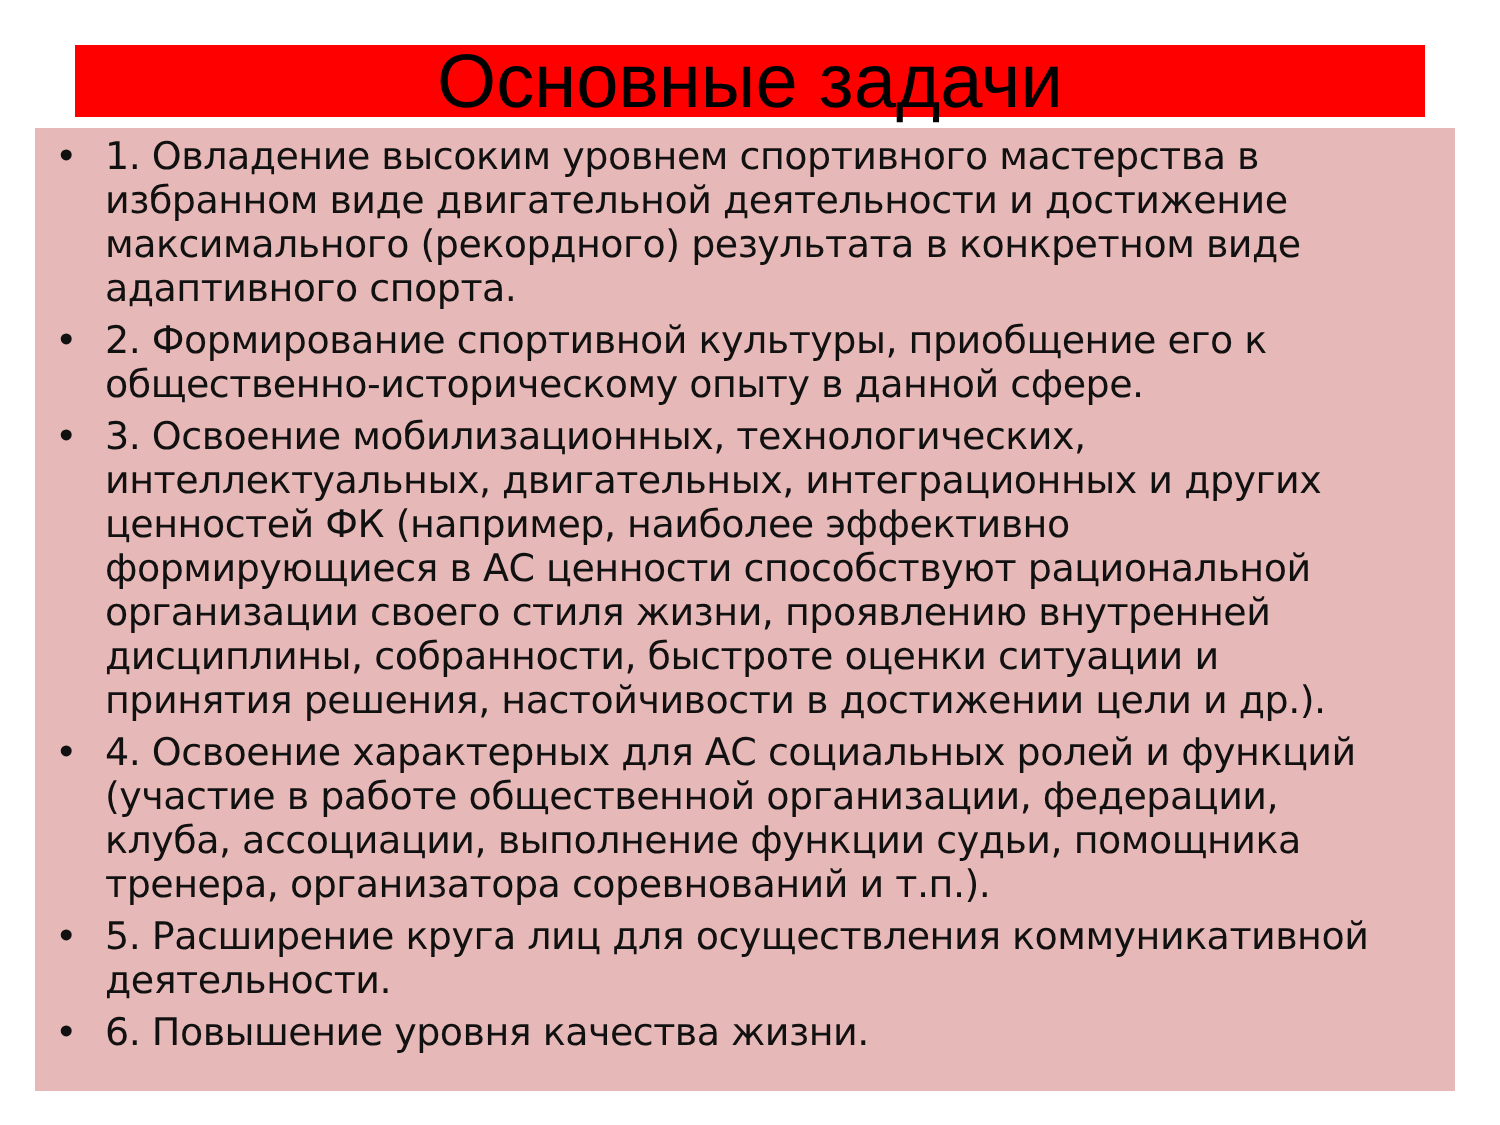Основные задачи
• 1. Овладение высоким уровнем спортивного мастерства в избранном виде двигательной деятельности и достижение максимального (рекордного) результата в конкретном виде адаптивного спорта.
• 2. Формирование спортивной культуры, приобщение его к общественно-историческому опыту в данной сфере.
• 3. Освоение мобилизационных, технологических, интеллектуальных, двигательных, интеграционных и других ценностей ФК (например, наиболее эффективно формирующиеся в АС ценности способствуют рациональной организации своего стиля жизни, проявлению внутренней дисциплины, собранности, быстроте оценки ситуации и принятия решения, настойчивости в достижении цели и др.).
• 4. Освоение характерных для АС социальных ролей и функций (участие в работе общественной организации, федерации, клуба, ассоциации, выполнение функции судьи, помощника тренера, организатора соревнований и т.п.).
• 5. Расширение круга лиц для осуществления коммуникативной деятельности.
• 6. Повышение уровня качества жизни.